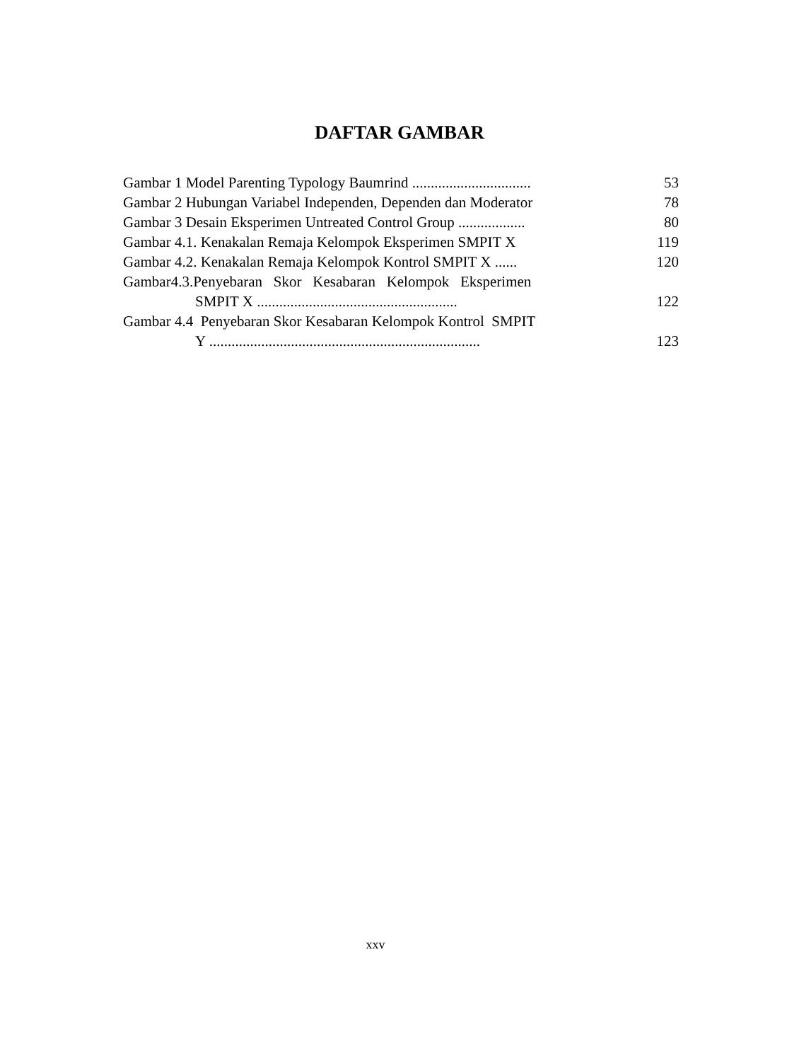DAFTAR GAMBAR
Gambar 1 Model Parenting Typology Baumrind ................................
53
Gambar 2 Hubungan Variabel Independen, Dependen dan Moderator
78
Gambar 3 Desain Eksperimen Untreated Control Group ..................
80
Gambar 4.1. Kenakalan Remaja Kelompok Eksperimen SMPIT X
119
Gambar 4.2. Kenakalan Remaja Kelompok Kontrol SMPIT X ......
120
Gambar4.3.Penyebaran Skor Kesabaran Kelompok Eksperimen
SMPIT X ......................................................
122
Gambar 4.4 Penyebaran Skor Kesabaran Kelompok Kontrol SMPIT
Y .........................................................................
123
xxv